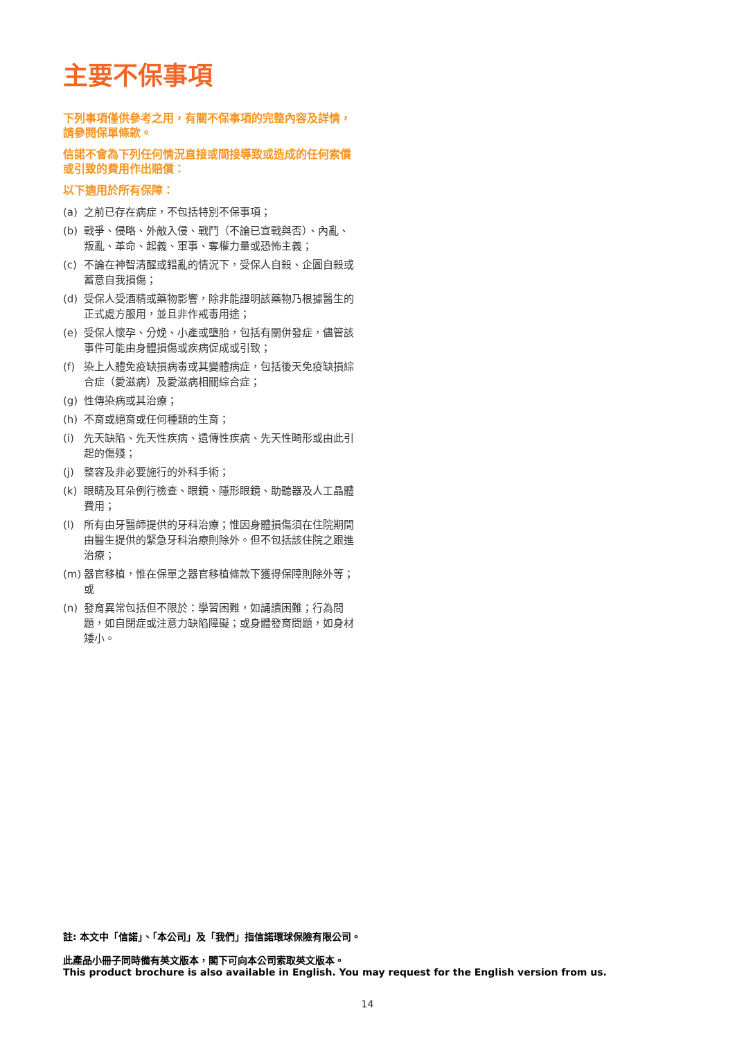主要不保事項
下列事項僅供參考之用，有關不保事項的完整內容及詳情，請參閱保單條款。
信諾不會為下列任何情況直接或間接導致或造成的任何索償或引致的費用作出賠償：
以下適用於所有保障：
(a) 之前已存在病症，不包括特別不保事項；
(b) 戰爭、侵略、外敵入侵、戰鬥（不論已宣戰與否）、內亂、叛亂、革命、起義、軍事、奪權力量或恐怖主義；
(c) 不論在神智清醒或錯亂的情況下，受保人自殺、企圖自殺或蓄意自我損傷；
(d) 受保人受酒精或藥物影響，除非能證明該藥物乃根據醫生的正式處方服用，並且非作戒毒用途；
(e) 受保人懷孕、分娩、小產或墮胎，包括有關併發症，儘管該事件可能由身體損傷或疾病促成或引致；
(f) 染上人體免疫缺損病毒或其變體病症，包括後天免疫缺損綜合症（愛滋病）及愛滋病相關綜合症；
(g) 性傳染病或其治療；
(h) 不育或絕育或任何種類的生育；
(i) 先天缺陷、先天性疾病、遺傳性疾病、先天性畸形或由此引起的傷殘；
(j) 整容及非必要施行的外科手術；
(k) 眼睛及耳朵例行檢查、眼鏡、隱形眼鏡、助聽器及人工晶體費用；
(l) 所有由牙醫師提供的牙科治療；惟因身體損傷須在住院期間由醫生提供的緊急牙科治療則除外。但不包括該住院之跟進治療；
(m) 器官移植，惟在保單之器官移植條款下獲得保障則除外等；或
(n) 發育異常包括但不限於：學習困難，如誦讀困難；行為問題，如自閉症或注意力缺陷障礙；或身體發育問題，如身材矮小。
註: 本文中「信諾」、「本公司」及「我們」指信諾環球保險有限公司。
此產品小冊子同時備有英文版本，閣下可向本公司索取英文版本。
This product brochure is also available in English. You may request for the English version from us.
14